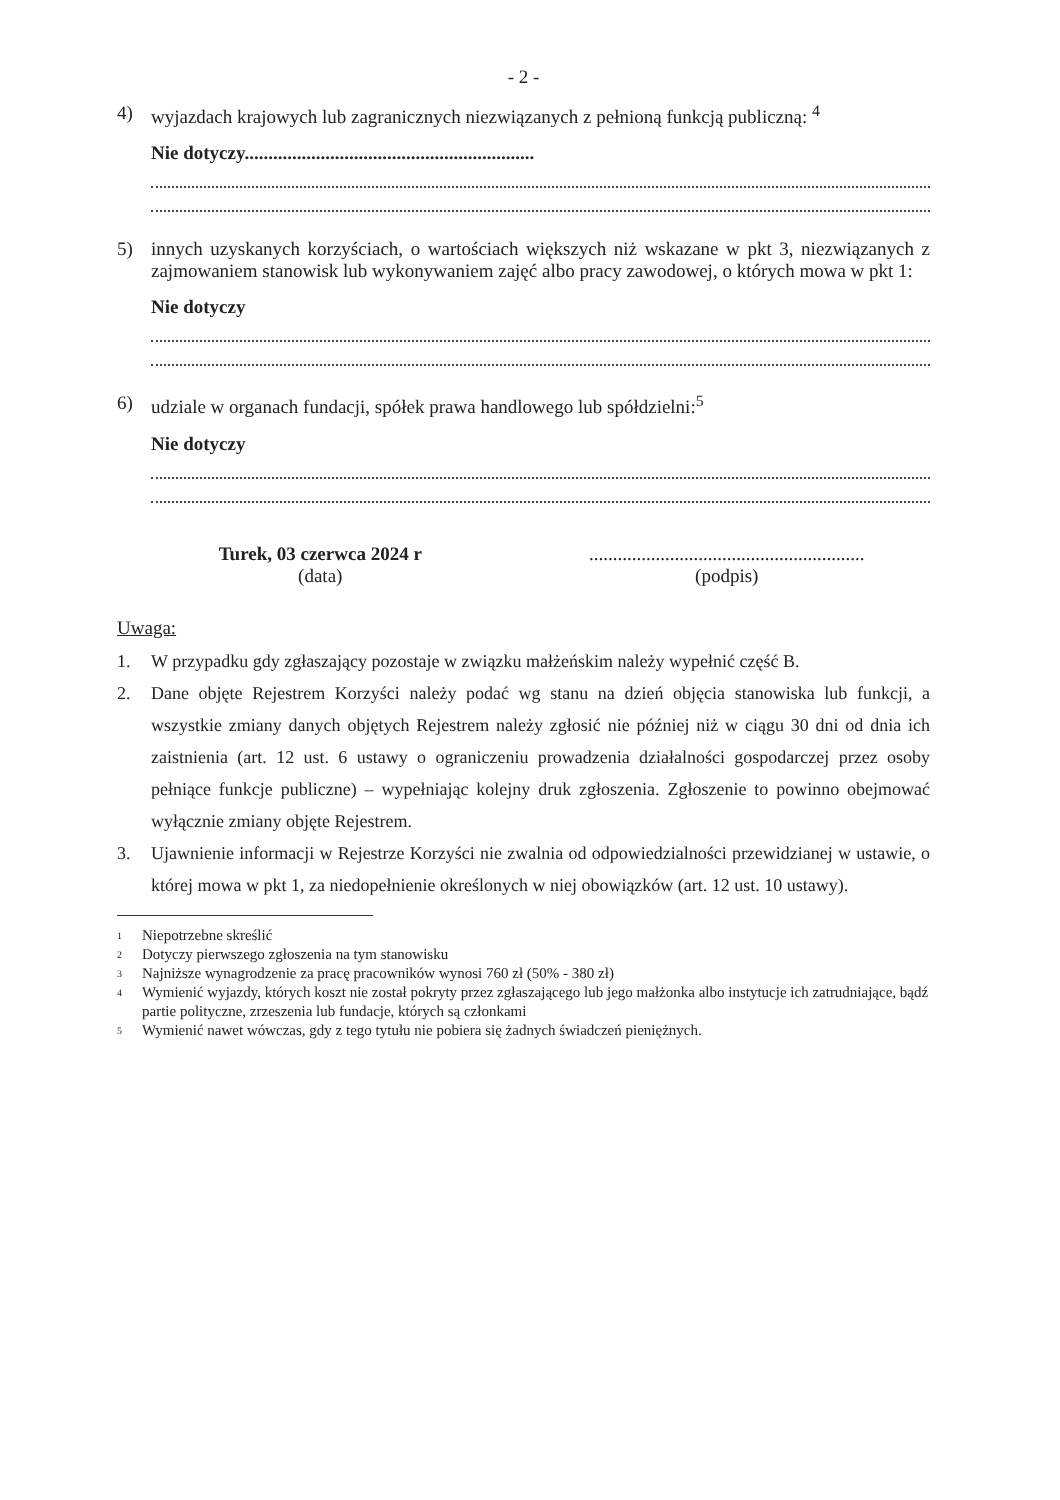- 2 -
4) wyjazdach krajowych lub zagranicznych niezwiązanych z pełnioną funkcją publiczną: <sup>4</sup>
Nie dotyczy.............................................................
5) innych uzyskanych korzyściach, o wartościach większych niż wskazane w pkt 3, niezwiązanych z zajmowaniem stanowisk lub wykonywaniem zajęć albo pracy zawodowej, o których mowa w pkt 1:
Nie dotyczy
6) udziale w organach fundacji, spółek prawa handlowego lub spółdzielni:<sup>5</sup>
Nie dotyczy
Turek, 03 czerwca 2024 r
(data)
..........................................................
(podpis)
Uwaga:
1. W przypadku gdy zgłaszający pozostaje w związku małżeńskim należy wypełnić część B.
2. Dane objęte Rejestrem Korzyści należy podać wg stanu na dzień objęcia stanowiska lub funkcji, a wszystkie zmiany danych objętych Rejestrem należy zgłosić nie później niż w ciągu 30 dni od dnia ich zaistnienia (art. 12 ust. 6 ustawy o ograniczeniu prowadzenia działalności gospodarczej przez osoby pełniące funkcje publiczne) – wypełniając kolejny druk zgłoszenia. Zgłoszenie to powinno obejmować wyłącznie zmiany objęte Rejestrem.
3. Ujawnienie informacji w Rejestrze Korzyści nie zwalnia od odpowiedzialności przewidzianej w ustawie, o której mowa w pkt 1, za niedopełnienie określonych w niej obowiązków (art. 12 ust. 10 ustawy).
1 Niepotrzebne skreślić
2 Dotyczy pierwszego zgłoszenia na tym stanowisku
3 Najniższe wynagrodzenie za pracę pracowników wynosi 760 zł (50% - 380 zł)
4 Wymienić wyjazdy, których koszt nie został pokryty przez zgłaszającego lub jego małżonka albo instytucje ich zatrudniające, bądź partie polityczne, zrzeszenia lub fundacje, których są członkami
5 Wymienić nawet wówczas, gdy z tego tytułu nie pobiera się żadnych świadczeń pieniężnych.